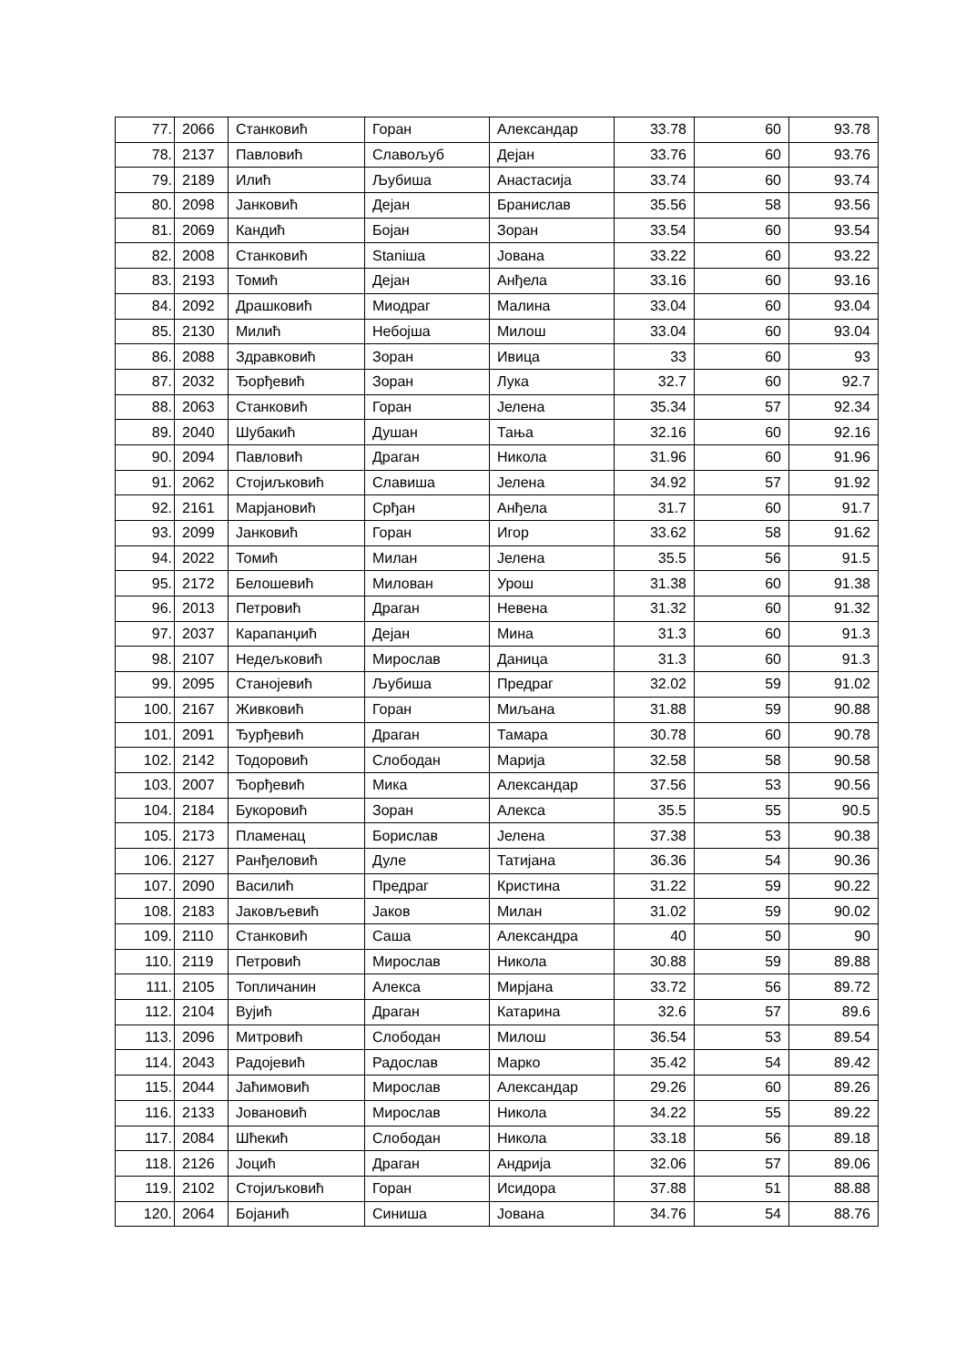| 77. | 2066 | Станковић | Горан | Александар | 33.78 | 60 | 93.78 |
| 78. | 2137 | Павловић | Славољуб | Дејан | 33.76 | 60 | 93.76 |
| 79. | 2189 | Илић | Љубиша | Анастасија | 33.74 | 60 | 93.74 |
| 80. | 2098 | Јанковић | Дејан | Бранислав | 35.56 | 58 | 93.56 |
| 81. | 2069 | Кандић | Бојан | Зоран | 33.54 | 60 | 93.54 |
| 82. | 2008 | Станковић | Staniша | Јована | 33.22 | 60 | 93.22 |
| 83. | 2193 | Томић | Дејан | Анђела | 33.16 | 60 | 93.16 |
| 84. | 2092 | Драшковић | Миодраг | Малина | 33.04 | 60 | 93.04 |
| 85. | 2130 | Милић | Небојша | Милош | 33.04 | 60 | 93.04 |
| 86. | 2088 | Здравковић | Зоран | Ивица | 33 | 60 | 93 |
| 87. | 2032 | Ђорђевић | Зоран | Лука | 32.7 | 60 | 92.7 |
| 88. | 2063 | Станковић | Горан | Јелена | 35.34 | 57 | 92.34 |
| 89. | 2040 | Шубакић | Душан | Тања | 32.16 | 60 | 92.16 |
| 90. | 2094 | Павловић | Драган | Никола | 31.96 | 60 | 91.96 |
| 91. | 2062 | Стојиљковић | Славиша | Јелена | 34.92 | 57 | 91.92 |
| 92. | 2161 | Марјановић | Срђан | Анђела | 31.7 | 60 | 91.7 |
| 93. | 2099 | Јанковић | Горан | Игор | 33.62 | 58 | 91.62 |
| 94. | 2022 | Томић | Милан | Јелена | 35.5 | 56 | 91.5 |
| 95. | 2172 | Белошевић | Милован | Урош | 31.38 | 60 | 91.38 |
| 96. | 2013 | Петровић | Драган | Невена | 31.32 | 60 | 91.32 |
| 97. | 2037 | Карапанџић | Дејан | Мина | 31.3 | 60 | 91.3 |
| 98. | 2107 | Недељковић | Мирослав | Даница | 31.3 | 60 | 91.3 |
| 99. | 2095 | Станојевић | Љубиша | Предраг | 32.02 | 59 | 91.02 |
| 100. | 2167 | Живковић | Горан | Миљана | 31.88 | 59 | 90.88 |
| 101. | 2091 | Ђурђевић | Драган | Тамара | 30.78 | 60 | 90.78 |
| 102. | 2142 | Тодоровић | Слободан | Марија | 32.58 | 58 | 90.58 |
| 103. | 2007 | Ђорђевић | Мика | Александар | 37.56 | 53 | 90.56 |
| 104. | 2184 | Букоровић | Зоран | Алекса | 35.5 | 55 | 90.5 |
| 105. | 2173 | Пламенац | Борислав | Јелена | 37.38 | 53 | 90.38 |
| 106. | 2127 | Ранђеловић | Дуле | Татијана | 36.36 | 54 | 90.36 |
| 107. | 2090 | Василић | Предраг | Кристина | 31.22 | 59 | 90.22 |
| 108. | 2183 | Јаковљевић | Јаков | Милан | 31.02 | 59 | 90.02 |
| 109. | 2110 | Станковић | Саша | Александра | 40 | 50 | 90 |
| 110. | 2119 | Петровић | Мирослав | Никола | 30.88 | 59 | 89.88 |
| 111. | 2105 | Топличанин | Алекса | Мирјана | 33.72 | 56 | 89.72 |
| 112. | 2104 | Вујић | Драган | Катарина | 32.6 | 57 | 89.6 |
| 113. | 2096 | Митровић | Слободан | Милош | 36.54 | 53 | 89.54 |
| 114. | 2043 | Радојевић | Радослав | Марко | 35.42 | 54 | 89.42 |
| 115. | 2044 | Јаћимовић | Мирослав | Александар | 29.26 | 60 | 89.26 |
| 116. | 2133 | Јовановић | Мирослав | Никола | 34.22 | 55 | 89.22 |
| 117. | 2084 | Шћекић | Слободан | Никола | 33.18 | 56 | 89.18 |
| 118. | 2126 | Јоцић | Драган | Андрија | 32.06 | 57 | 89.06 |
| 119. | 2102 | Стојиљковић | Горан | Исидора | 37.88 | 51 | 88.88 |
| 120. | 2064 | Бојанић | Синиша | Јована | 34.76 | 54 | 88.76 |